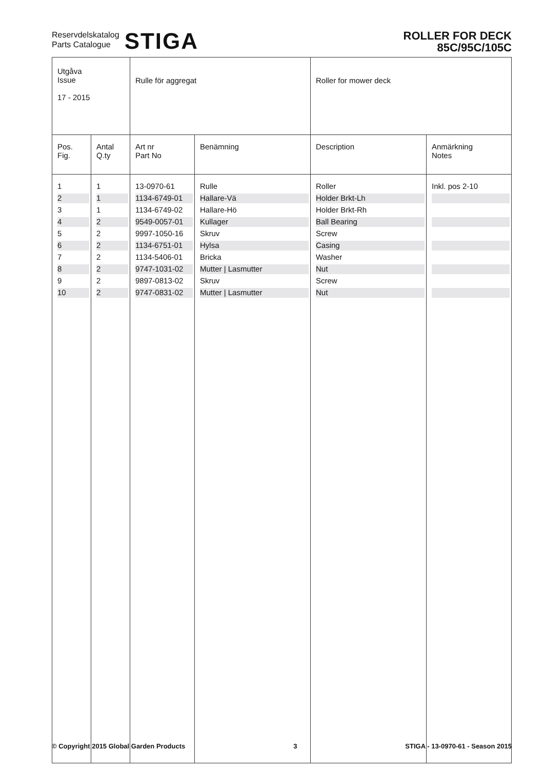Reservdelskatalog
Parts Catalogue
STIGA
ROLLER FOR DECK
85C/95C/105C
| Utgåva Issue 17 - 2015 | | Rulle för aggregat | | Roller for mower deck | |
| Pos. Fig. | Antal Q.ty | Art nr Part No | Benämning | Description | Anmärkning Notes |
| 1 | 1 | 13-0970-61 | Rulle | Roller | Inkl. pos 2-10 |
| 2 | 1 | 1134-6749-01 | Hallare-Vä | Holder Brkt-Lh | |
| 3 | 1 | 1134-6749-02 | Hallare-Hö | Holder Brkt-Rh | |
| 4 | 2 | 9549-0057-01 | Kullager | Ball Bearing | |
| 5 | 2 | 9997-1050-16 | Skruv | Screw | |
| 6 | 2 | 1134-6751-01 | Hylsa | Casing | |
| 7 | 2 | 1134-5406-01 | Bricka | Washer | |
| 8 | 2 | 9747-1031-02 | Mutter / Lasmutter | Nut | |
| 9 | 2 | 9897-0813-02 | Skruv | Screw | |
| 10 | 2 | 9747-0831-02 | Mutter / Lasmutter | Nut | |
© Copyright 2015 Global Garden Products 3 STIGA - 13-0970-61 - Season 2015